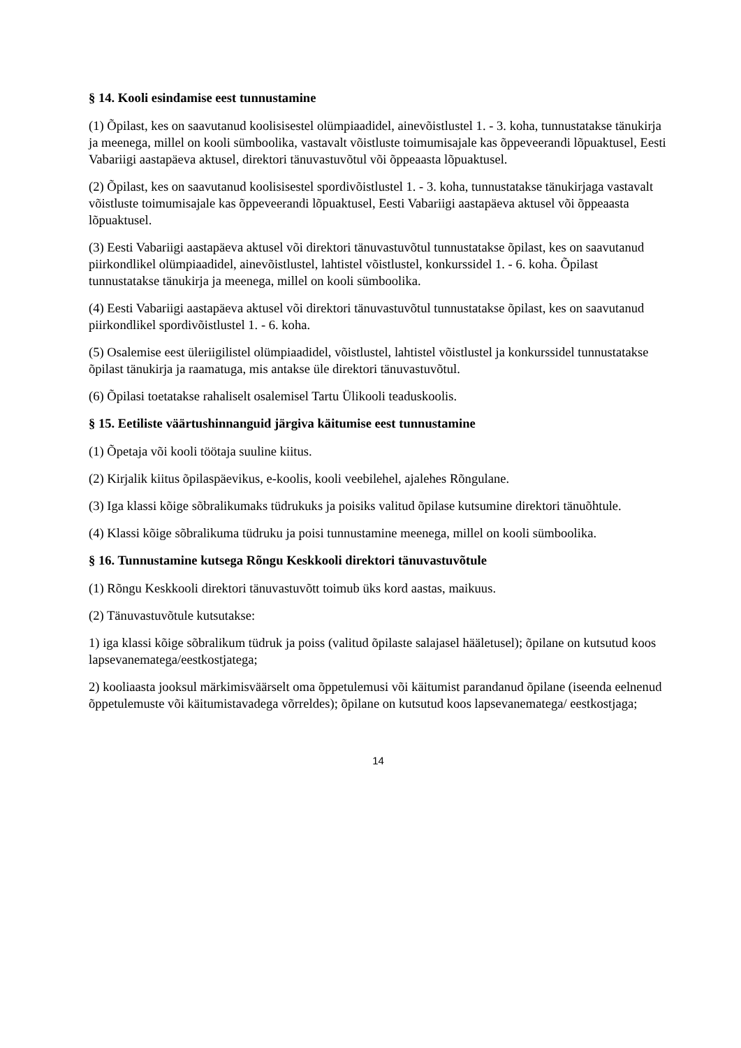§ 14. Kooli esindamise eest tunnustamine
(1) Õpilast, kes on saavutanud koolisisestel olümpiaadidel, ainevõistlustel 1. - 3. koha, tunnustatakse tänukirja ja meenega, millel on kooli sümboolika, vastavalt võistluste toimumisajale kas õppeveerandi lõpuaktusel, Eesti Vabariigi aastapäeva aktusel, direktori tänuvastuvõtul või õppeaasta lõpuaktusel.
(2) Õpilast, kes on saavutanud koolisisestel spordivõistlustel 1. - 3. koha, tunnustatakse tänukirjaga vastavalt võistluste toimumisajale kas õppeveerandi lõpuaktusel, Eesti Vabariigi aastapäeva aktusel või õppeaasta lõpuaktusel.
(3) Eesti Vabariigi aastapäeva aktusel või direktori tänuvastuvõtul tunnustatakse õpilast, kes on saavutanud piirkondlikel olümpiaadidel, ainevõistlustel, lahtistel võistlustel, konkurssidel 1. - 6. koha. Õpilast tunnustatakse tänukirja ja meenega, millel on kooli sümboolika.
(4) Eesti Vabariigi aastapäeva aktusel või direktori tänuvastuvõtul tunnustatakse õpilast, kes on saavutanud piirkondlikel spordivõistlustel 1. - 6. koha.
(5) Osalemise eest üleriigilistel olümpiaadidel, võistlustel, lahtistel võistlustel ja konkurssidel tunnustatakse õpilast tänukirja ja raamatuga, mis antakse üle direktori tänuvastuvõtul.
(6) Õpilasi toetatakse rahaliselt osalemisel Tartu Ülikooli teaduskoolis.
§ 15. Eetiliste väärtushinnanguid järgiva käitumise eest tunnustamine
(1) Õpetaja või kooli töötaja suuline kiitus.
(2) Kirjalik kiitus õpilaspäevikus, e-koolis, kooli veebilehel, ajalehes Rõngulane.
(3) Iga klassi kõige sõbralikumaks tüdrukuks ja poisiks valitud õpilase kutsumine direktori tänuõhtule.
(4) Klassi kõige sõbralikuma tüdruku ja poisi tunnustamine meenega, millel on kooli sümboolika.
§ 16. Tunnustamine kutsega Rõngu Keskkooli direktori tänuvastuvõtule
(1) Rõngu Keskkooli direktori tänuvastuvõtt toimub üks kord aastas, maikuus.
(2) Tänuvastuvõtule kutsutakse:
1) iga klassi kõige sõbralikum tüdruk ja poiss (valitud õpilaste salajasel hääletusel); õpilane on kutsutud koos lapsevanematega/eestkostjatega;
2) kooliaasta jooksul märkimisväärselt oma õppetulemusi või käitumist parandanud õpilane (iseenda eelnenud õppetulemuste või käitumistavadega võrreldes); õpilane on kutsutud koos lapsevanematega/ eestkostjaga;
14